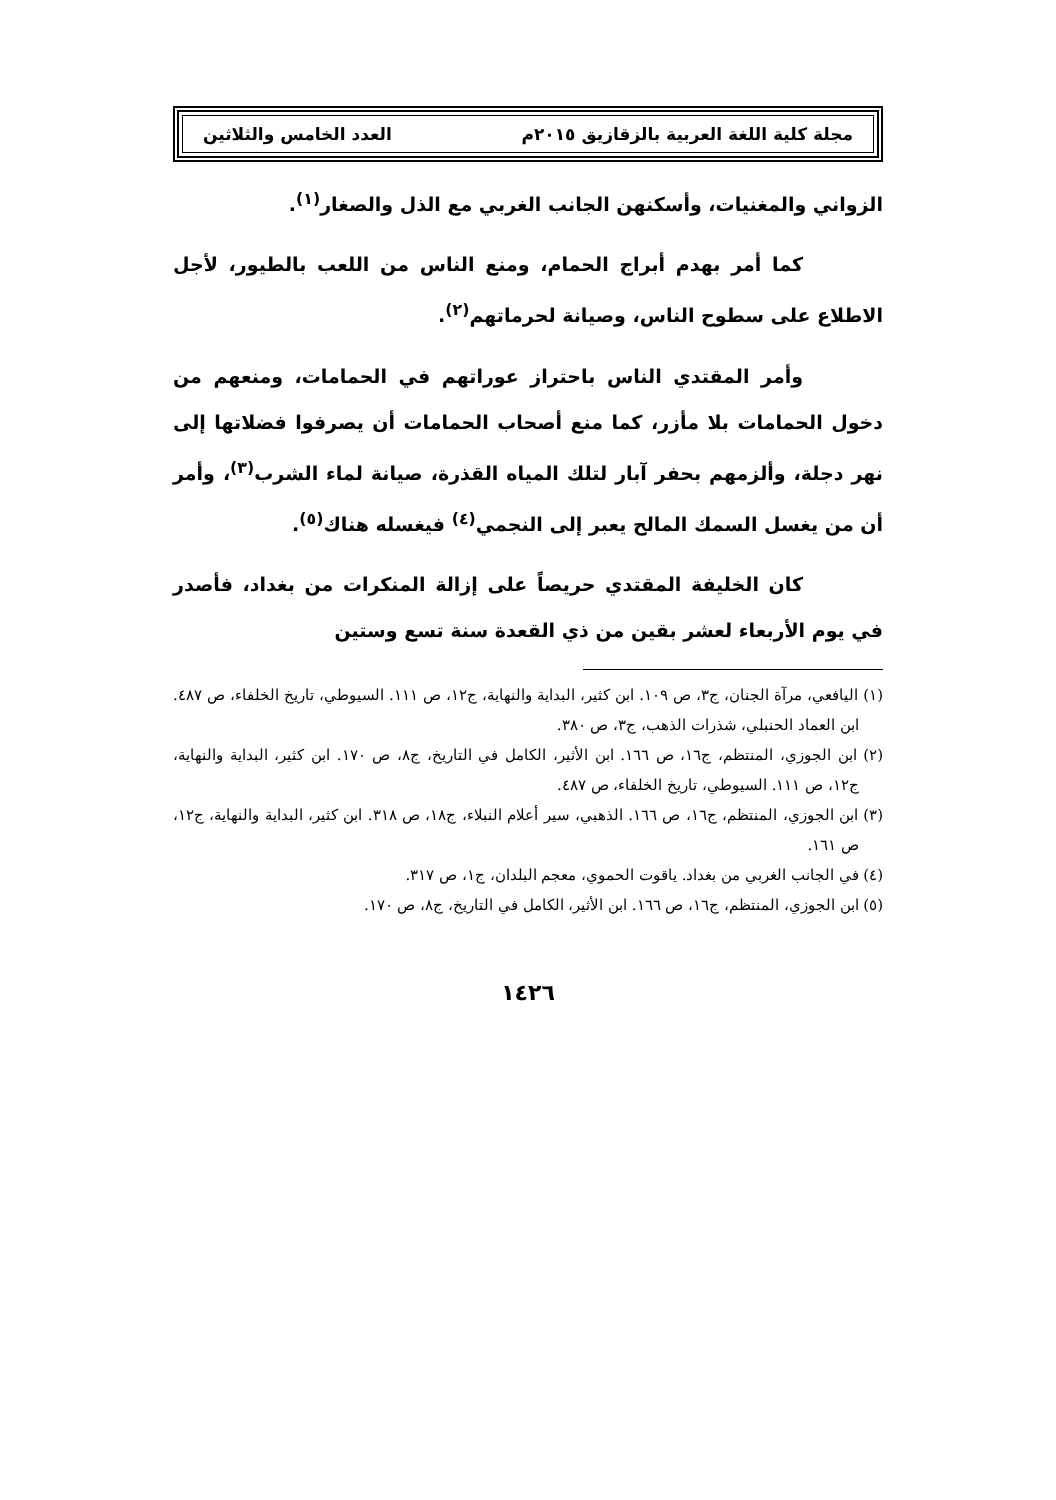مجلة كلية اللغة العربية بالزقازيق ٢٠١٥م العدد الخامس والثلاثين
الزواني والمغنيات، وأسكنهن الجانب الغربي مع الذل والصغار<sup>(١)</sup>.
كما أمر بهدم أبراج الحمام، ومنع الناس من اللعب بالطيور، لأجل الاطلاع على سطوح الناس، وصيانة لحرماتهم<sup>(٢)</sup>.
وأمر المقتدي الناس باحتراز عوراتهم في الحمامات، ومنعهم من دخول الحمامات بلا مأزر، كما منع أصحاب الحمامات أن يصرفوا فضلاتها إلى نهر دجلة، وألزمهم بحفر آبار لتلك المياه القذرة، صيانة لماء الشرب<sup>(٣)</sup>، وأمر أن من يغسل السمك المالح يعبر إلى النجمي<sup>(٤)</sup> فيغسله هناك<sup>(٥)</sup>.
كان الخليفة المقتدي حريصاً على إزالة المنكرات من بغداد، فأصدر في يوم الأربعاء لعشر بقين من ذي القعدة سنة تسع وستين
(١) اليافعي، مرآة الجنان، ج٣، ص ١٠٩. ابن كثير، البداية والنهاية، ج١٢، ص ١١١. السيوطي، تاريخ الخلفاء، ص ٤٨٧. ابن العماد الحنبلي، شذرات الذهب، ج٣، ص ٣٨٠.
(٢) ابن الجوزي، المنتظم، ج١٦، ص ١٦٦. ابن الأثير، الكامل في التاريخ، ج٨، ص ١٧٠. ابن كثير، البداية والنهاية، ج١٢، ص ١١١. السيوطي، تاريخ الخلفاء، ص ٤٨٧.
(٣) ابن الجوزي، المنتظم، ج١٦، ص ١٦٦. الذهبي، سير أعلام النبلاء، ج١٨، ص ٣١٨. ابن كثير، البداية والنهاية، ج١٢، ص ١٦١.
(٤) في الجانب الغربي من بغداد. ياقوت الحموي، معجم البلدان، ج١، ص ٣١٧.
(٥) ابن الجوزي، المنتظم، ج١٦، ص ١٦٦. ابن الأثير، الكامل في التاريخ، ج٨، ص ١٧٠.
١٤٢٦